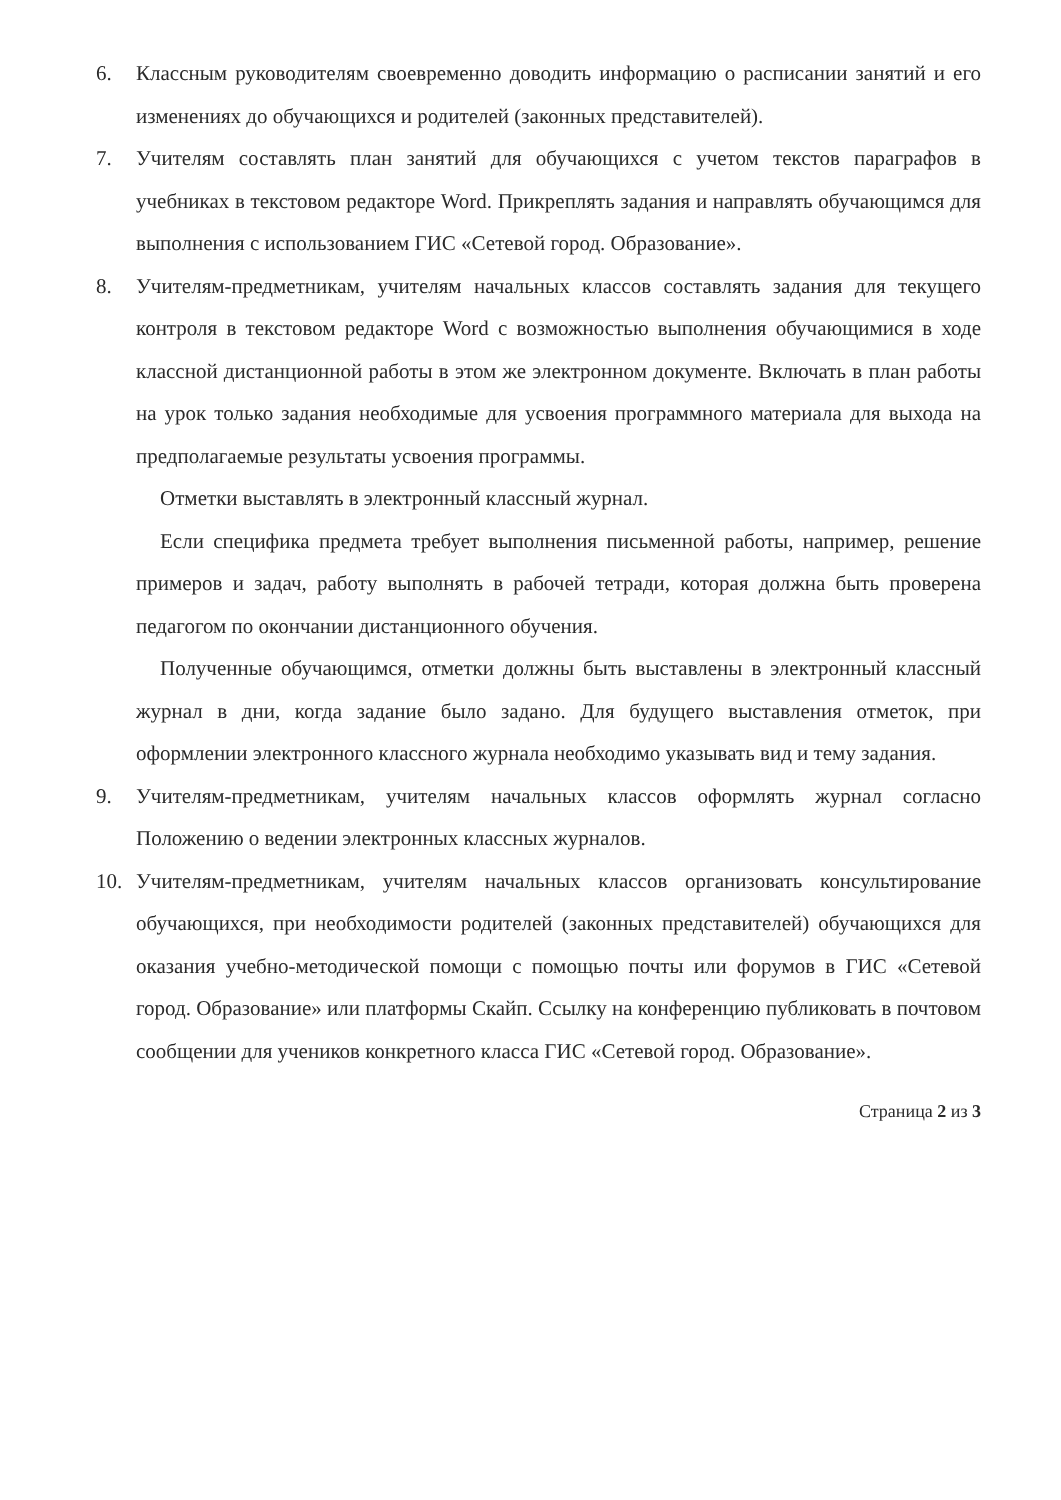6. Классным руководителям своевременно доводить информацию о расписании занятий и его изменениях до обучающихся и родителей (законных представителей).
7. Учителям составлять план занятий для обучающихся с учетом текстов параграфов в учебниках в текстовом редакторе Word. Прикреплять задания и направлять обучающимся для выполнения с использованием ГИС «Сетевой город. Образование».
8. Учителям-предметникам, учителям начальных классов составлять задания для текущего контроля в текстовом редакторе Word с возможностью выполнения обучающимися в ходе классной дистанционной работы в этом же электронном документе. Включать в план работы на урок только задания необходимые для усвоения программного материала для выхода на предполагаемые результаты усвоения программы.
Отметки выставлять в электронный классный журнал.
Если специфика предмета требует выполнения письменной работы, например, решение примеров и задач, работу выполнять в рабочей тетради, которая должна быть проверена педагогом по окончании дистанционного обучения.
Полученные обучающимся, отметки должны быть выставлены в электронный классный журнал в дни, когда задание было задано. Для будущего выставления отметок, при оформлении электронного классного журнала необходимо указывать вид и тему задания.
9. Учителям-предметникам, учителям начальных классов оформлять журнал согласно Положению о ведении электронных классных журналов.
10. Учителям-предметникам, учителям начальных классов организовать консультирование обучающихся, при необходимости родителей (законных представителей) обучающихся для оказания учебно-методической помощи с помощью почты или форумов в ГИС «Сетевой город. Образование» или платформы Скайп. Ссылку на конференцию публиковать в почтовом сообщении для учеников конкретного класса ГИС «Сетевой город. Образование».
Страница 2 из 3